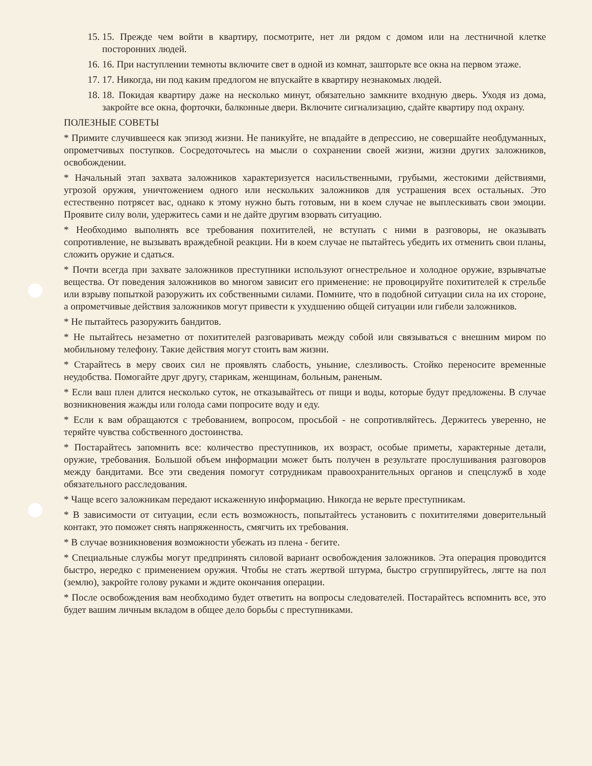15. 15. Прежде чем войти в квартиру, посмотрите, нет ли рядом с домом или на лестничной клетке посторонних людей.
16. 16. При наступлении темноты включите свет в одной из комнат, зашторьте все окна на первом этаже.
17. 17. Никогда, ни под каким предлогом не впускайте в квартиру незнакомых людей.
18. 18. Покидая квартиру даже на несколько минут, обязательно замкните входную дверь. Уходя из дома, закройте все окна, форточки, балконные двери. Включите сигнализацию, сдайте квартиру под охрану.
ПОЛЕЗНЫЕ СОВЕТЫ
* Примите случившееся как эпизод жизни. Не паникуйте, не впадайте в депрессию, не совершайте необдуманных, опрометчивых поступков. Сосредоточьтесь на мысли о сохранении своей жизни, жизни других заложников, освобождении.
* Начальный этап захвата заложников характеризуется насильственными, грубыми, жестокими действиями, угрозой оружия, уничтожением одного или нескольких заложников для устрашения всех остальных. Это естественно потрясет вас, однако к этому нужно быть готовым, ни в коем случае не выплескивать свои эмоции. Проявите силу воли, удержитесь сами и не дайте другим взорвать ситуацию.
* Необходимо выполнять все требования похитителей, не вступать с ними в разговоры, не оказывать сопротивление, не вызывать враждебной реакции. Ни в коем случае не пытайтесь убедить их отменить свои планы, сложить оружие и сдаться.
* Почти всегда при захвате заложников преступники используют огнестрельное и холодное оружие, взрывчатые вещества. От поведения заложников во многом зависит его применение: не провоцируйте похитителей к стрельбе или взрыву попыткой разоружить их собственными силами. Помните, что в подобной ситуации сила на их стороне, а опрометчивые действия заложников могут привести к ухудшению общей ситуации или гибели заложников.
* Не пытайтесь разоружить бандитов.
* Не пытайтесь незаметно от похитителей разговаривать между собой или связываться с внешним миром по мобильному телефону. Такие действия могут стоить вам жизни.
* Старайтесь в меру своих сил не проявлять слабость, уныние, слезливость. Стойко переносите временные неудобства. Помогайте друг другу, старикам, женщинам, больным, раненым.
* Если ваш плен длится несколько суток, не отказывайтесь от пищи и воды, которые будут предложены. В случае возникновения жажды или голода сами попросите воду и еду.
* Если к вам обращаются с требованием, вопросом, просьбой - не сопротивляйтесь. Держитесь уверенно, не теряйте чувства собственного достоинства.
* Постарайтесь запомнить все: количество преступников, их возраст, особые приметы, характерные детали, оружие, требования. Большой объем информации может быть получен в результате прослушивания разговоров между бандитами. Все эти сведения помогут сотрудникам правоохранительных органов и спецслужб в ходе обязательного расследования.
* Чаще всего заложникам передают искаженную информацию. Никогда не верьте преступникам.
* В зависимости от ситуации, если есть возможность, попытайтесь установить с похитителями доверительный контакт, это поможет снять напряженность, смягчить их требования.
* В случае возникновения возможности убежать из плена - бегите.
* Специальные службы могут предпринять силовой вариант освобождения заложников. Эта операция проводится быстро, нередко с применением оружия. Чтобы не стать жертвой штурма, быстро сгруппируйтесь, лягте на пол (землю), закройте голову руками и ждите окончания операции.
* После освобождения вам необходимо будет ответить на вопросы следователей. Постарайтесь вспомнить все, это будет вашим личным вкладом в общее дело борьбы с преступниками.